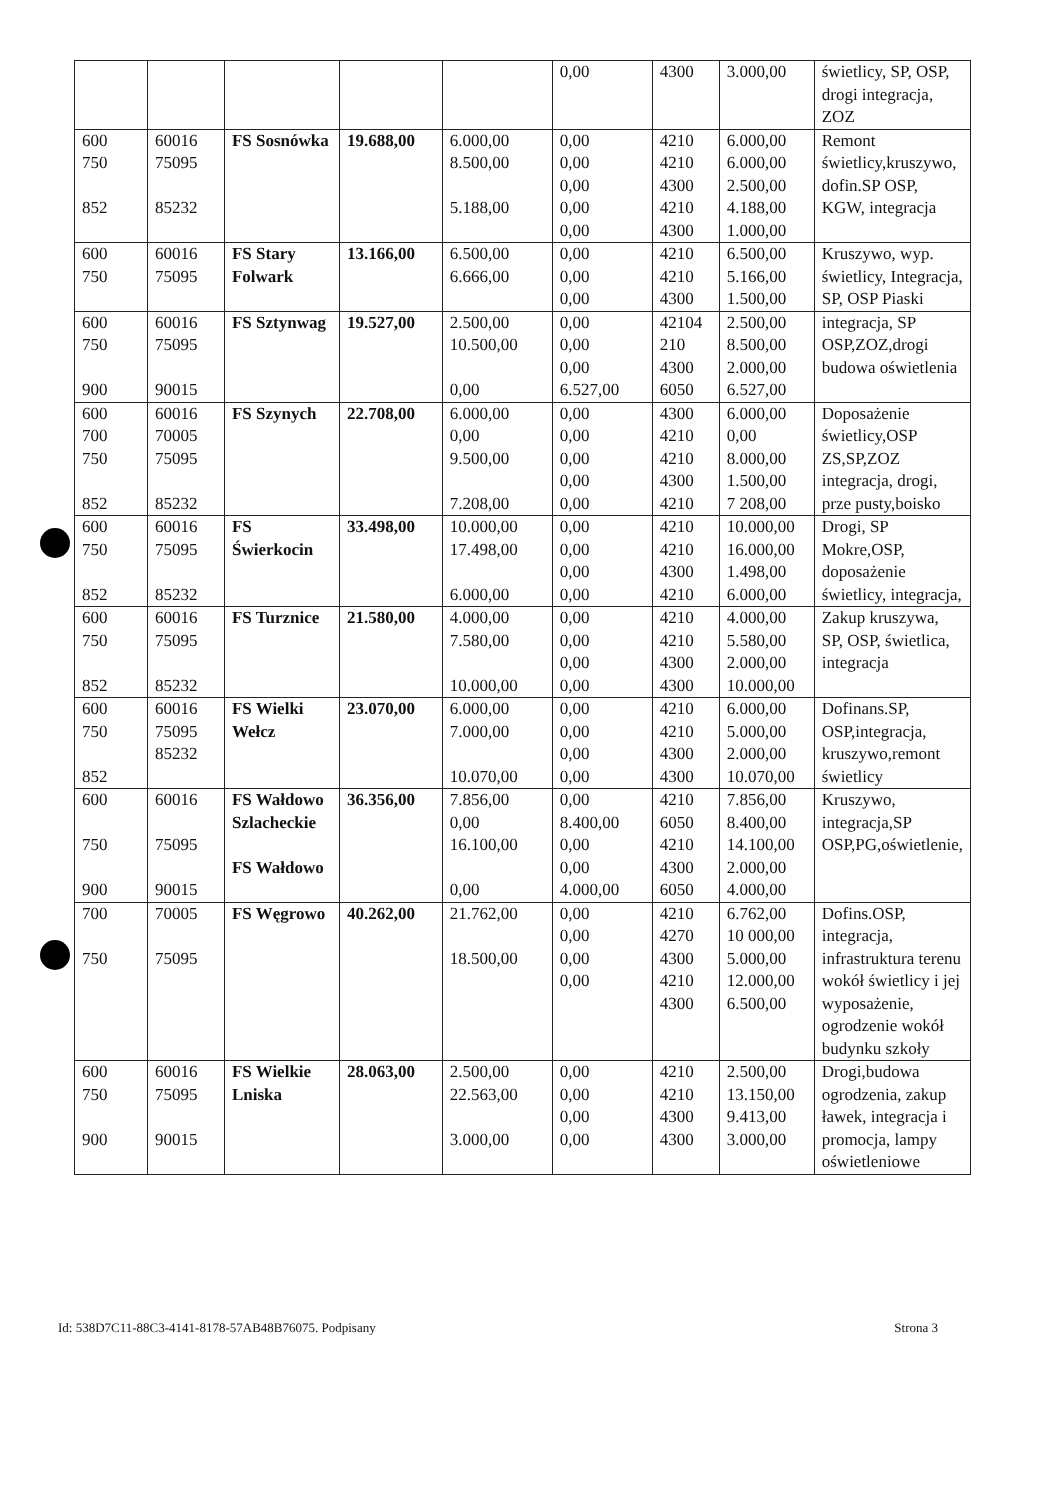| | | | | | 0,00 | 4300 | 3.000,00 | świetlicy, SP, OSP, drogi integracja, ZOZ |
| 600 750 852 | 60016 75095 85232 | FS Sosnówka | 19.688,00 | 6.000,00 8.500,00 5.188,00 | 0,00 0,00 0,00 0,00 0,00 | 4210 4210 4300 4210 4300 | 6.000,00 6.000,00 2.500,00 4.188,00 1.000,00 | Remont świetlicy,kruszywo, dofin.SP OSP, KGW, integracja |
| 600 750 | 60016 75095 | FS Stary Folwark | 13.166,00 | 6.500,00 6.666,00 | 0,00 0,00 0,00 | 4210 4210 4300 | 6.500,00 5.166,00 1.500,00 | Kruszywo, wyp. świetlicy, Integracja, SP, OSP Piaski |
| 600 750 900 | 60016 75095 90015 | FS Sztynwag | 19.527,00 | 2.500,00 10.500,00 0,00 | 0,00 0,00 0,00 6.527,00 | 42104 210 4300 6050 | 2.500,00 8.500,00 2.000,00 6.527,00 | integracja, SP OSP,ZOZ,drogi budowa oświetlenia |
| 600 700 750 852 | 60016 70005 75095 85232 | FS Szynych | 22.708,00 | 6.000,00 0,00 9.500,00 7.208,00 | 0,00 0,00 0,00 0,00 0,00 | 4300 4210 4210 4300 4210 | 6.000,00 0,00 8.000,00 1.500,00 7 208,00 | Doposażenie świetlicy,OSP ZS,SP,ZOZ integracja, drogi, prze pusty,boisko |
| 600 750 852 | 60016 75095 85232 | FS Świerkocin | 33.498,00 | 10.000,00 17.498,00 6.000,00 | 0,00 0,00 0,00 0,00 | 4210 4210 4300 4210 | 10.000,00 16.000,00 1.498,00 6.000,00 | Drogi, SP Mokre,OSP, doposażenie świetlicy, integracja, |
| 600 750 852 | 60016 75095 85232 | FS Turznice | 21.580,00 | 4.000,00 7.580,00 10.000,00 | 0,00 0,00 0,00 0,00 | 4210 4210 4300 4300 | 4.000,00 5.580,00 2.000,00 10.000,00 | Zakup kruszywa, SP, OSP, świetlica, integracja |
| 600 750 852 | 60016 75095 85232 | FS Wielki Wełcz | 23.070,00 | 6.000,00 7.000,00 10.070,00 | 0,00 0,00 0,00 0,00 | 4210 4210 4300 4300 | 6.000,00 5.000,00 2.000,00 10.070,00 | Dofinans.SP, OSP,integracja, kruszywo,remont świetlicy |
| 600 750 900 | 60016 75095 90015 | FS Wałdowo Szlacheckie FS Wałdowo | 36.356,00 | 7.856,00 0,00 16.100,00 0,00 | 0,00 8.400,00 0,00 0,00 4.000,00 | 4210 6050 4210 4300 6050 | 7.856,00 8.400,00 14.100,00 2.000,00 4.000,00 | Kruszywo, integracja,SP OSP,PG,oświetlenie, |
| 700 750 | 70005 75095 | FS Węgrowo | 40.262,00 | 21.762,00 18.500,00 | 0,00 0,00 0,00 0,00 | 4210 4270 4300 4210 4300 | 6.762,00 10 000,00 5.000,00 12.000,00 6.500,00 | Dofins.OSP, integracja, infrastruktura terenu wokół świetlicy i jej wyposażenie, ogrodzenie wokół budynku szkoły |
| 600 750 900 | 60016 75095 90015 | FS Wielkie Lniska | 28.063,00 | 2.500,00 22.563,00 3.000,00 | 0,00 0,00 0,00 0,00 | 4210 4210 4300 4300 | 2.500,00 13.150,00 9.413,00 3.000,00 | Drogi,budowa ogrodzenia, zakup ławek, integracja i promocja, lampy oświetleniowe |
Id: 538D7C11-88C3-4141-8178-57AB48B76075. Podpisany Strona 3